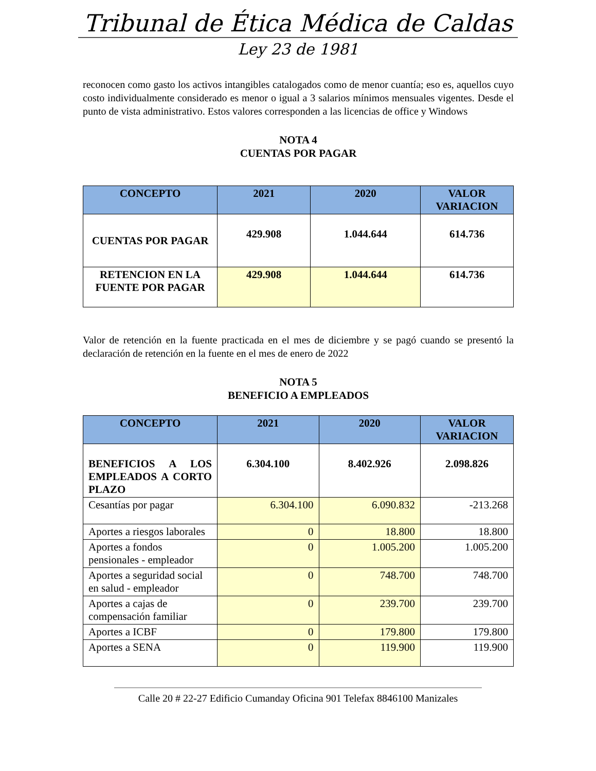Tribunal de Ética Médica de Caldas
Ley 23 de 1981
reconocen como gasto los activos intangibles catalogados como de menor cuantía; eso es, aquellos cuyo costo individualmente considerado es menor o igual a 3 salarios mínimos mensuales vigentes. Desde el punto de vista administrativo. Estos valores corresponden a las licencias de office y Windows
NOTA 4
CUENTAS POR PAGAR
| CONCEPTO | 2021 | 2020 | VALOR VARIACION |
| --- | --- | --- | --- |
| CUENTAS POR PAGAR | 429.908 | 1.044.644 | 614.736 |
| RETENCION EN LA FUENTE POR PAGAR | 429.908 | 1.044.644 | 614.736 |
Valor de retención en la fuente practicada en el mes de diciembre y se pagó cuando se presentó la declaración de retención en la fuente en el mes de enero de 2022
NOTA 5
BENEFICIO A EMPLEADOS
| CONCEPTO | 2021 | 2020 | VALOR VARIACION |
| --- | --- | --- | --- |
| BENEFICIOS A LOS EMPLEADOS A CORTO PLAZO | 6.304.100 | 8.402.926 | 2.098.826 |
| Cesantías por pagar | 6.304.100 | 6.090.832 | -213.268 |
| Aportes a riesgos laborales | 0 | 18.800 | 18.800 |
| Aportes a fondos pensionales - empleador | 0 | 1.005.200 | 1.005.200 |
| Aportes a seguridad social en salud - empleador | 0 | 748.700 | 748.700 |
| Aportes a cajas de compensación familiar | 0 | 239.700 | 239.700 |
| Aportes a ICBF | 0 | 179.800 | 179.800 |
| Aportes a SENA | 0 | 119.900 | 119.900 |
Calle 20 # 22-27 Edificio Cumanday Oficina 901 Telefax 8846100 Manizales